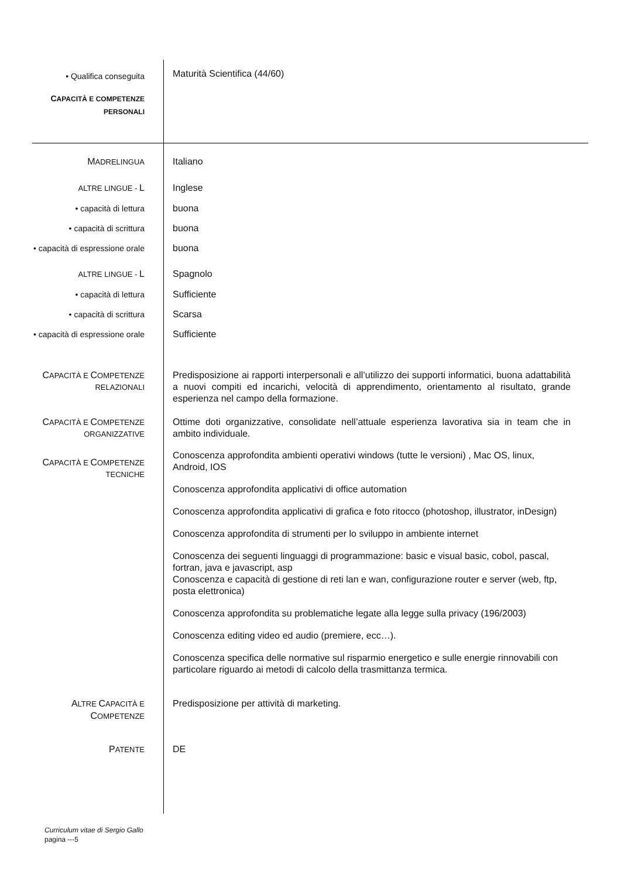• Qualifica conseguita
Maturità Scientifica (44/60)
CAPACITÀ E COMPETENZE PERSONALI
MADRELINGUA
Italiano
ALTRE LINGUE - L Inglese
• capacità di lettura buona
• capacità di scrittura
buona
• capacità di espressione orale
buona
ALTRE LINGUE - L Spagnolo
• capacità di lettura Sufficiente
• capacità di scrittura
Scarsa
• capacità di espressione orale
Sufficiente
CAPACITÀ E COMPETENZE RELAZIONALI
Predisposizione ai rapporti interpersonali e all’utilizzo dei supporti informatici, buona adattabilità a nuovi compiti ed incarichi, velocità di apprendimento, orientamento al risultato, grande esperienza nel campo della formazione.
CAPACITÀ E COMPETENZE ORGANIZZATIVE
Ottime doti organizzative, consolidate nell’attuale esperienza lavorativa sia in team che in ambito individuale.
CAPACITÀ E COMPETENZE TECNICHE
Conoscenza approfondita ambienti operativi windows (tutte le versioni) , Mac OS, linux, Android, IOS
Conoscenza approfondita applicativi di office automation
Conoscenza approfondita applicativi di grafica e foto ritocco (photoshop, illustrator, inDesign)
Conoscenza approfondita di strumenti per lo sviluppo in ambiente internet
Conoscenza dei seguenti linguaggi di programmazione: basic e visual basic, cobol, pascal, fortran, java e javascript, asp
Conoscenza e capacità di gestione di reti lan e wan, configurazione router e server (web, ftp, posta elettronica)
Conoscenza approfondita su problematiche legate alla legge sulla privacy (196/2003)
Conoscenza editing video ed audio (premiere, ecc…).
Conoscenza specifica delle normative sul risparmio energetico e sulle energie rinnovabili con particolare riguardo ai metodi di calcolo della trasmittanza termica.
ALTRE CAPACITÀ E COMPETENZE
Predisposizione per attività di marketing.
PATENTE
DE
Curriculum vitae di Sergio Gallo
pagina ---5